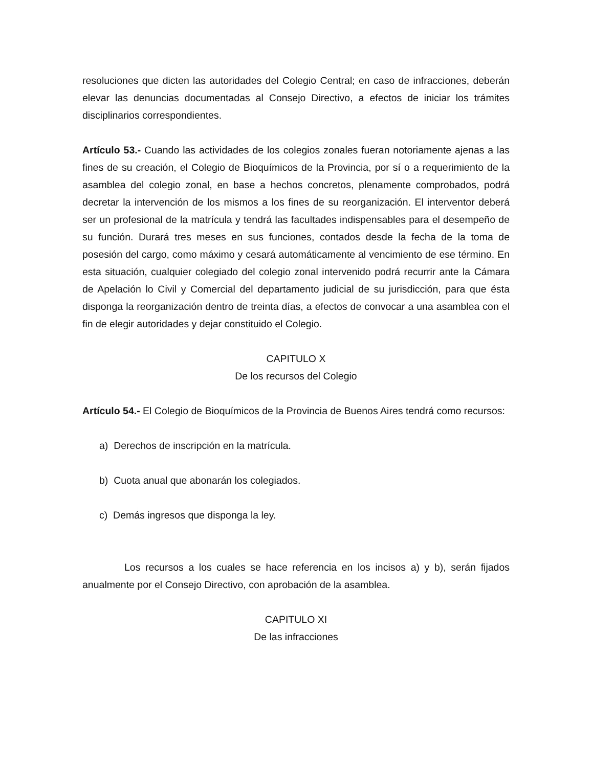resoluciones que dicten las autoridades del Colegio Central; en caso de infracciones, deberán elevar las denuncias documentadas al Consejo Directivo, a efectos de iniciar los trámites disciplinarios correspondientes.
Artículo 53.- Cuando las actividades de los colegios zonales fueran notoriamente ajenas a las fines de su creación, el Colegio de Bioquímicos de la Provincia, por sí o a requerimiento de la asamblea del colegio zonal, en base a hechos concretos, plenamente comprobados, podrá decretar la intervención de los mismos a los fines de su reorganización. El interventor deberá ser un profesional de la matrícula y tendrá las facultades indispensables para el desempeño de su función. Durará tres meses en sus funciones, contados desde la fecha de la toma de posesión del cargo, como máximo y cesará automáticamente al vencimiento de ese término. En esta situación, cualquier colegiado del colegio zonal intervenido podrá recurrir ante la Cámara de Apelación lo Civil y Comercial del departamento judicial de su jurisdicción, para que ésta disponga la reorganización dentro de treinta días, a efectos de convocar a una asamblea con el fin de elegir autoridades y dejar constituido el Colegio.
CAPITULO X
De los recursos del Colegio
Artículo 54.- El Colegio de Bioquímicos de la Provincia de Buenos Aires tendrá como recursos:
a) Derechos de inscripción en la matrícula.
b) Cuota anual que abonarán los colegiados.
c) Demás ingresos que disponga la ley.
Los recursos a los cuales se hace referencia en los incisos a) y b), serán fijados anualmente por el Consejo Directivo, con aprobación de la asamblea.
CAPITULO XI
De las infracciones